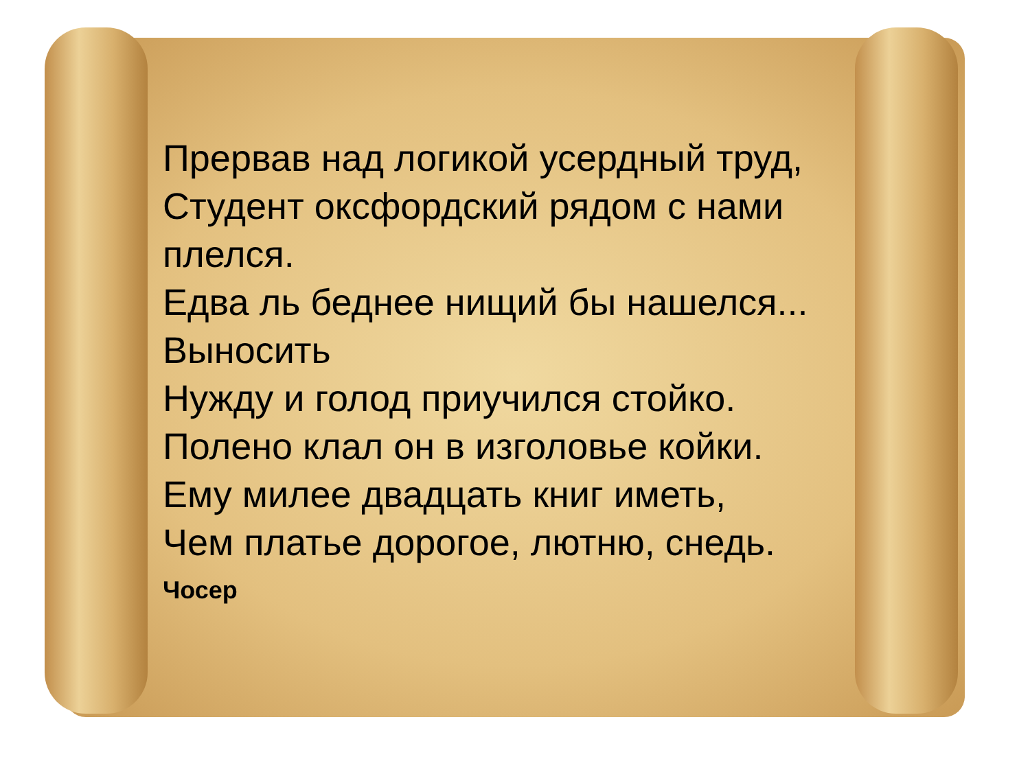Прервав над логикой усердный труд,
Студент оксфордский рядом с нами
плелся.
Едва ль беднее нищий бы нашелся...
Выносить
Нужду и голод приучился стойко.
Полено клал он в изголовье койки.
Ему милее двадцать книг иметь,
Чем платье дорогое, лютню, снедь.
Чосер